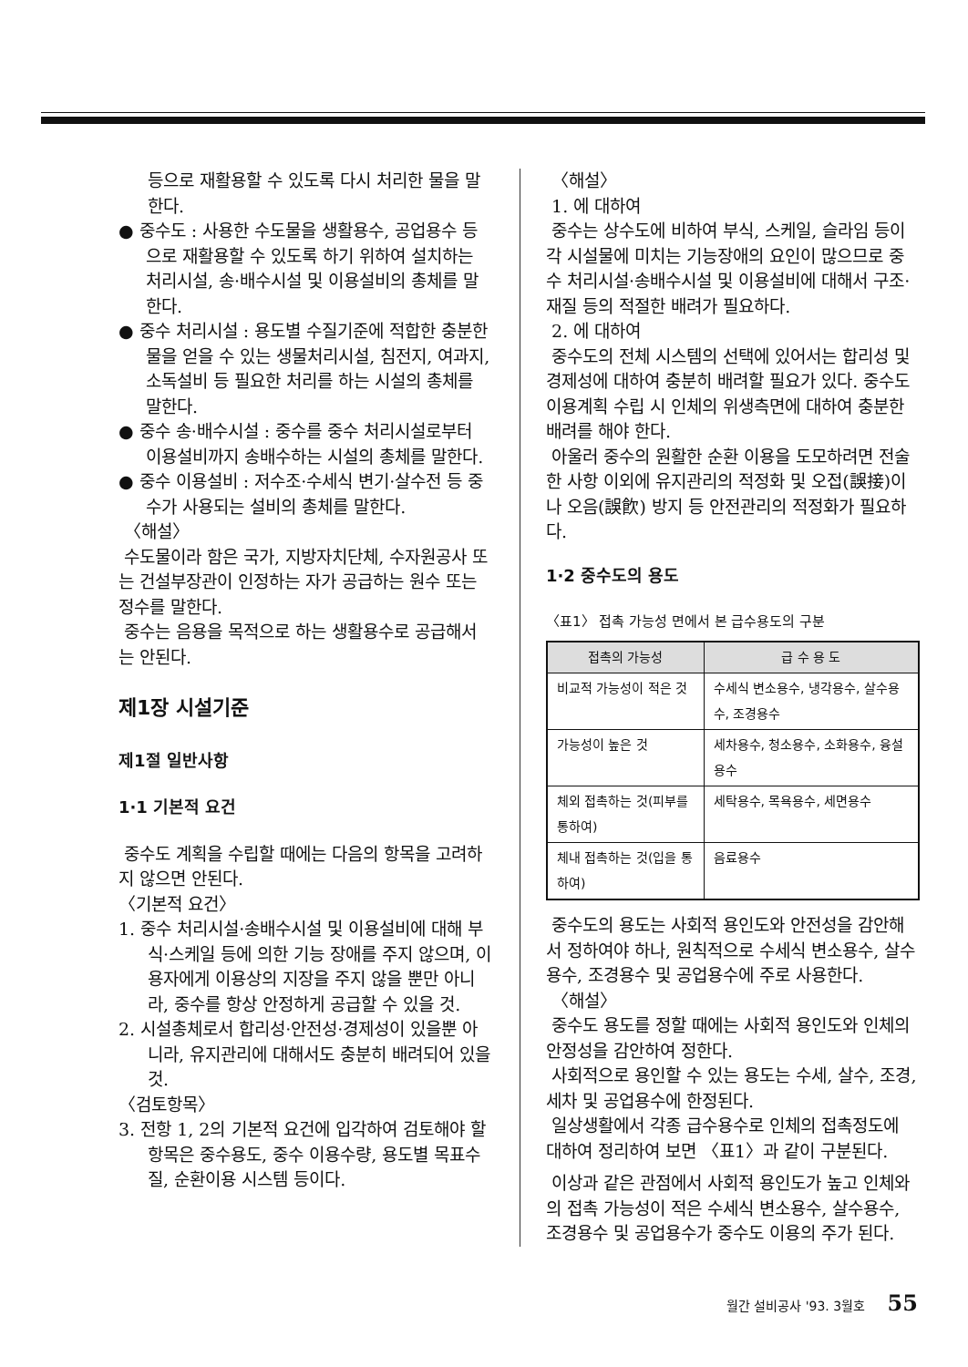등으로 재활용할 수 있도록 다시 처리한 물을 말한다.
● 중수도 : 사용한 수도물을 생활용수, 공업용수 등으로 재활용할 수 있도록 하기 위하여 설치하는 처리시설, 송·배수시설 및 이용설비의 총체를 말한다.
● 중수 처리시설 : 용도별 수질기준에 적합한 충분한 물을 얻을 수 있는 생물처리시설, 침전지, 여과지, 소독설비 등 필요한 처리를 하는 시설의 총체를 말한다.
● 중수 송·배수시설 : 중수를 중수 처리시설로부터 이용설비까지 송배수하는 시설의 총체를 말한다.
● 중수 이용설비 : 저수조·수세식 변기·살수전 등 중수가 사용되는 설비의 총체를 말한다.
〈해설〉
수도물이라 함은 국가, 지방자치단체, 수자원공사 또는 건설부장관이 인정하는 자가 공급하는 원수 또는 정수를 말한다.
중수는 음용을 목적으로 하는 생활용수로 공급해서는 안된다.
제1장 시설기준
제1절 일반사항
1·1 기본적 요건
중수도 계획을 수립할 때에는 다음의 항목을 고려하지 않으면 안된다.
〈기본적 요건〉
1. 중수 처리시설·송배수시설 및 이용설비에 대해 부식·스케일 등에 의한 기능 장애를 주지 않으며, 이용자에게 이용상의 지장을 주지 않을 뿐만 아니라, 중수를 항상 안정하게 공급할 수 있을 것.
2. 시설총체로서 합리성·안전성·경제성이 있을뿐 아니라, 유지관리에 대해서도 충분히 배려되어 있을 것.
〈검토항목〉
3. 전항 1, 2의 기본적 요건에 입각하여 검토해야 할 항목은 중수용도, 중수 이용수량, 용도별 목표수질, 순환이용 시스템 등이다.
〈해설〉
1. 에 대하여
중수는 상수도에 비하여 부식, 스케일, 슬라임 등이 각 시설물에 미치는 기능장애의 요인이 많으므로 중수 처리시설·송배수시설 및 이용설비에 대해서 구조·재질 등의 적절한 배려가 필요하다.
2. 에 대하여
중수도의 전체 시스템의 선택에 있어서는 합리성 및 경제성에 대하여 충분히 배려할 필요가 있다. 중수도 이용계획 수립 시 인체의 위생측면에 대하여 충분한 배려를 해야 한다.
아울러 중수의 원활한 순환 이용을 도모하려면 전술한 사항 이외에 유지관리의 적정화 및 오접(誤接)이나 오음(誤飮) 방지 등 안전관리의 적정화가 필요하다.
1·2 중수도의 용도
〈표1〉 접촉 가능성 면에서 본 급수용도의 구분
| 접촉의 가능성 | 급 수 용 도 |
| --- | --- |
| 비교적 가능성이 적은 것 | 수세식 변소용수, 냉각용수, 살수용수, 조경용수 |
| 가능성이 높은 것 | 세차용수, 청소용수, 소화용수, 융설용수 |
| 체외 접촉하는 것(피부를 통하여) | 세탁용수, 목욕용수, 세면용수 |
| 체내 접촉하는 것(입을 통하여) | 음료용수 |
중수도의 용도는 사회적 용인도와 안전성을 감안해서 정하여야 하나, 원칙적으로 수세식 변소용수, 살수용수, 조경용수 및 공업용수에 주로 사용한다.
〈해설〉
중수도 용도를 정할 때에는 사회적 용인도와 인체의 안정성을 감안하여 정한다.
사회적으로 용인할 수 있는 용도는 수세, 살수, 조경, 세차 및 공업용수에 한정된다.
일상생활에서 각종 급수용수로 인체의 접촉정도에 대하여 정리하여 보면 〈표1〉과 같이 구분된다.
이상과 같은 관점에서 사회적 용인도가 높고 인체와의 접촉 가능성이 적은 수세식 변소용수, 살수용수, 조경용수 및 공업용수가 중수도 이용의 주가 된다.
월간 설비공사 '93. 3월호 55